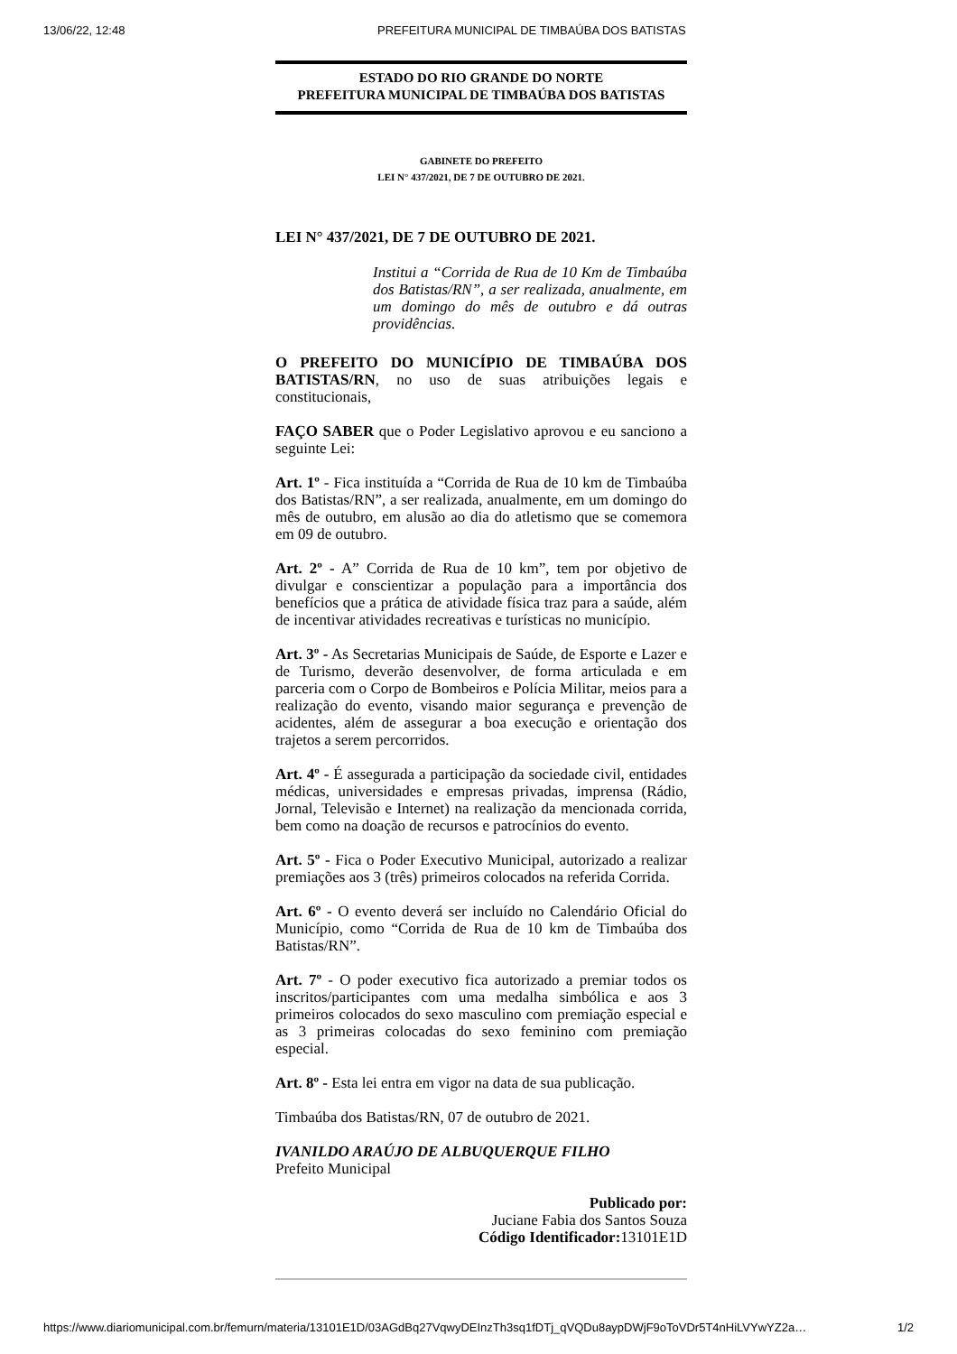13/06/22, 12:48 PREFEITURA MUNICIPAL DE TIMBAÚBA DOS BATISTAS
ESTADO DO RIO GRANDE DO NORTE
PREFEITURA MUNICIPAL DE TIMBAÚBA DOS BATISTAS
GABINETE DO PREFEITO
LEI N° 437/2021, DE 7 DE OUTUBRO DE 2021.
LEI N° 437/2021, DE 7 DE OUTUBRO DE 2021.
Institui a “Corrida de Rua de 10 Km de Timbaúba dos Batistas/RN”, a ser realizada, anualmente, em um domingo do mês de outubro e dá outras providências.
O PREFEITO DO MUNICÍPIO DE TIMBAÚBA DOS BATISTAS/RN, no uso de suas atribuições legais e constitucionais,
FAÇO SABER que o Poder Legislativo aprovou e eu sanciono a seguinte Lei:
Art. 1º - Fica instituída a “Corrida de Rua de 10 km de Timbaúba dos Batistas/RN”, a ser realizada, anualmente, em um domingo do mês de outubro, em alusão ao dia do atletismo que se comemora em 09 de outubro.
Art. 2º - A” Corrida de Rua de 10 km”, tem por objetivo de divulgar e conscientizar a população para a importância dos benefícios que a prática de atividade física traz para a saúde, além de incentivar atividades recreativas e turísticas no município.
Art. 3º - As Secretarias Municipais de Saúde, de Esporte e Lazer e de Turismo, deverão desenvolver, de forma articulada e em parceria com o Corpo de Bombeiros e Polícia Militar, meios para a realização do evento, visando maior segurança e prevenção de acidentes, além de assegurar a boa execução e orientação dos trajetos a serem percorridos.
Art. 4º - É assegurada a participação da sociedade civil, entidades médicas, universidades e empresas privadas, imprensa (Rádio, Jornal, Televisão e Internet) na realização da mencionada corrida, bem como na doação de recursos e patrocínios do evento.
Art. 5º - Fica o Poder Executivo Municipal, autorizado a realizar premiações aos 3 (três) primeiros colocados na referida Corrida.
Art. 6º - O evento deverá ser incluído no Calendário Oficial do Município, como “Corrida de Rua de 10 km de Timbaúba dos Batistas/RN”.
Art. 7º - O poder executivo fica autorizado a premiar todos os inscritos/participantes com uma medalha simbólica e aos 3 primeiros colocados do sexo masculino com premiação especial e as 3 primeiras colocadas do sexo feminino com premiação especial.
Art. 8º - Esta lei entra em vigor na data de sua publicação.
Timbaúba dos Batistas/RN, 07 de outubro de 2021.
IVANILDO ARAÚJO DE ALBUQUERQUE FILHO
Prefeito Municipal
Publicado por:
Juciane Fabia dos Santos Souza
Código Identificador: 13101E1D
https://www.diariomunicipal.com.br/femurn/materia/13101E1D/03AGdBq27VqwyDEInzTh3sq1fDTj_qVQDu8aypDWjF9oToVDr5T4nHiLVYwYZ2a… 1/2